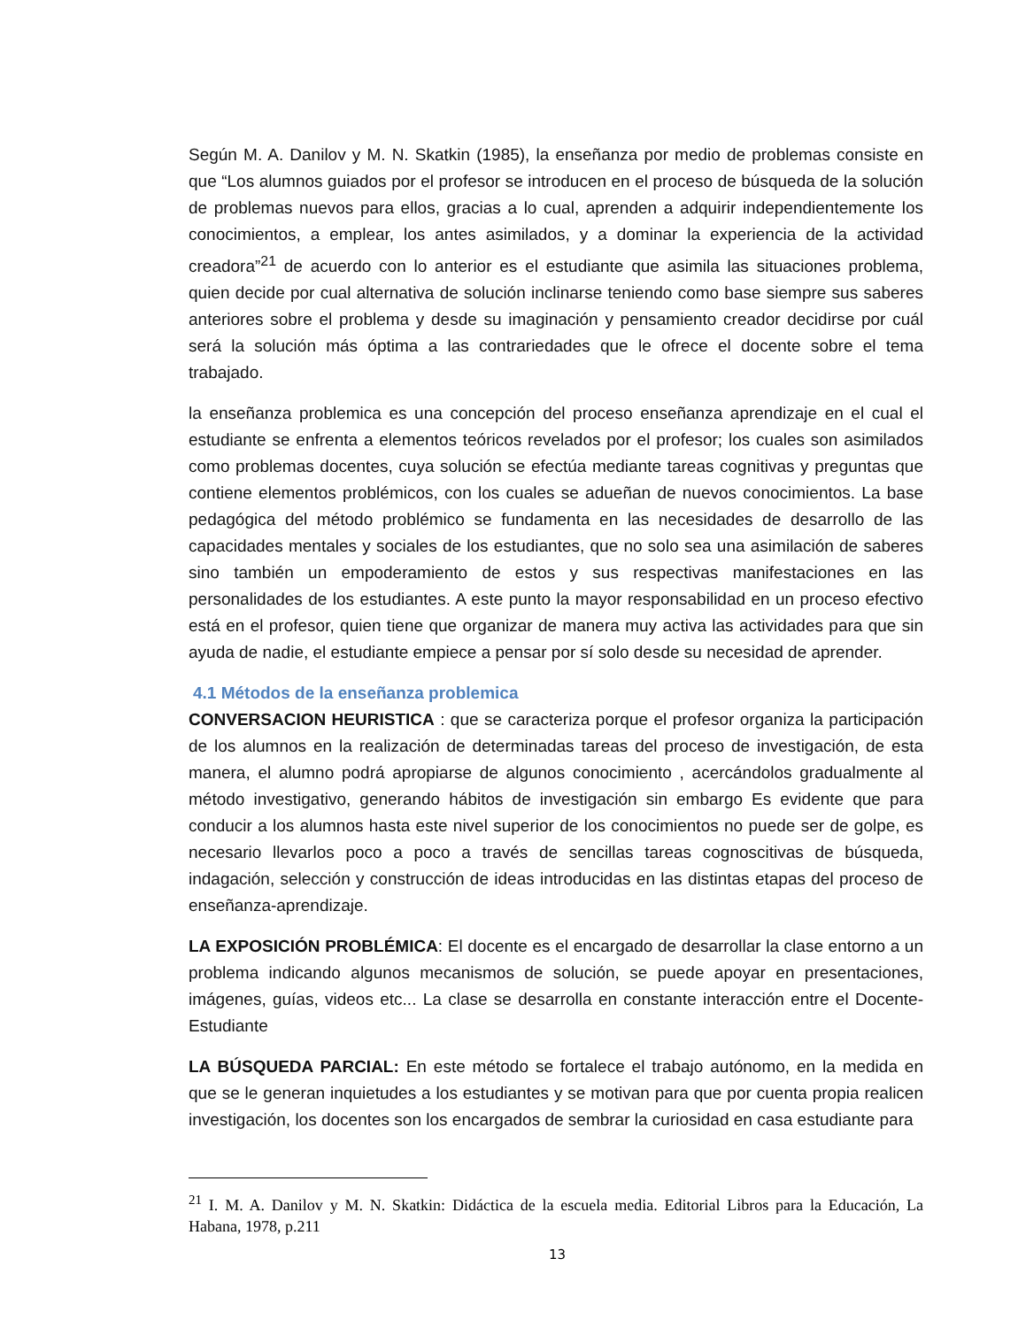Según M. A. Danilov y M. N. Skatkin (1985), la enseñanza por medio de problemas consiste en que “Los alumnos guiados por el profesor se introducen en el proceso de búsqueda de la solución de problemas nuevos para ellos, gracias a lo cual, aprenden a adquirir independientemente los conocimientos, a emplear, los antes asimilados, y a dominar la experiencia de la actividad creadora”<sup>21</sup> de acuerdo con lo anterior es el estudiante que asimila las situaciones problema, quien decide por cual alternativa de solución inclinarse teniendo como base siempre sus saberes anteriores sobre el problema y desde su imaginación y pensamiento creador decidirse por cuál será la solución más óptima a las contrariedades que le ofrece el docente sobre el tema trabajado.
la enseñanza problemica es una concepción del proceso enseñanza aprendizaje en el cual el estudiante se enfrenta a elementos teóricos revelados por el profesor; los cuales son asimilados como problemas docentes, cuya solución se efectúa mediante tareas cognitivas y preguntas que contiene elementos problémicos, con los cuales se adueñan de nuevos conocimientos. La base pedagógica del método problémico se fundamenta en las necesidades de desarrollo de las capacidades mentales y sociales de los estudiantes, que no solo sea una asimilación de saberes sino también un empoderamiento de estos y sus respectivas manifestaciones en las personalidades de los estudiantes. A este punto la mayor responsabilidad en un proceso efectivo está en el profesor, quien tiene que organizar de manera muy activa las actividades para que sin ayuda de nadie, el estudiante empiece a pensar por sí solo desde su necesidad de aprender.
4.1 Métodos de la enseñanza problemica
CONVERSACION HEURISTICA : que se caracteriza porque el profesor organiza la participación de los alumnos en la realización de determinadas tareas del proceso de investigación, de esta manera, el alumno podrá apropiarse de algunos conocimiento , acercándolos gradualmente al método investigativo, generando hábitos de investigación sin embargo Es evidente que para conducir a los alumnos hasta este nivel superior de los conocimientos no puede ser de golpe, es necesario llevarlos poco a poco a través de sencillas tareas cognoscitivas de búsqueda, indagación, selección y construcción de ideas introducidas en las distintas etapas del proceso de enseñanza-aprendizaje.
LA EXPOSICIÓN PROBLÉMICA: El docente es el encargado de desarrollar la clase entorno a un problema indicando algunos mecanismos de solución, se puede apoyar en presentaciones, imágenes, guías, videos etc... La clase se desarrolla en constante interacción entre el Docente-Estudiante
LA BÚSQUEDA PARCIAL: En este método se fortalece el trabajo autónomo, en la medida en que se le generan inquietudes a los estudiantes y se motivan para que por cuenta propia realicen investigación, los docentes son los encargados de sembrar la curiosidad en casa estudiante para
<sup>21</sup> I. M. A. Danilov y M. N. Skatkin: Didáctica de la escuela media. Editorial Libros para la Educación, La Habana, 1978, p.211
13